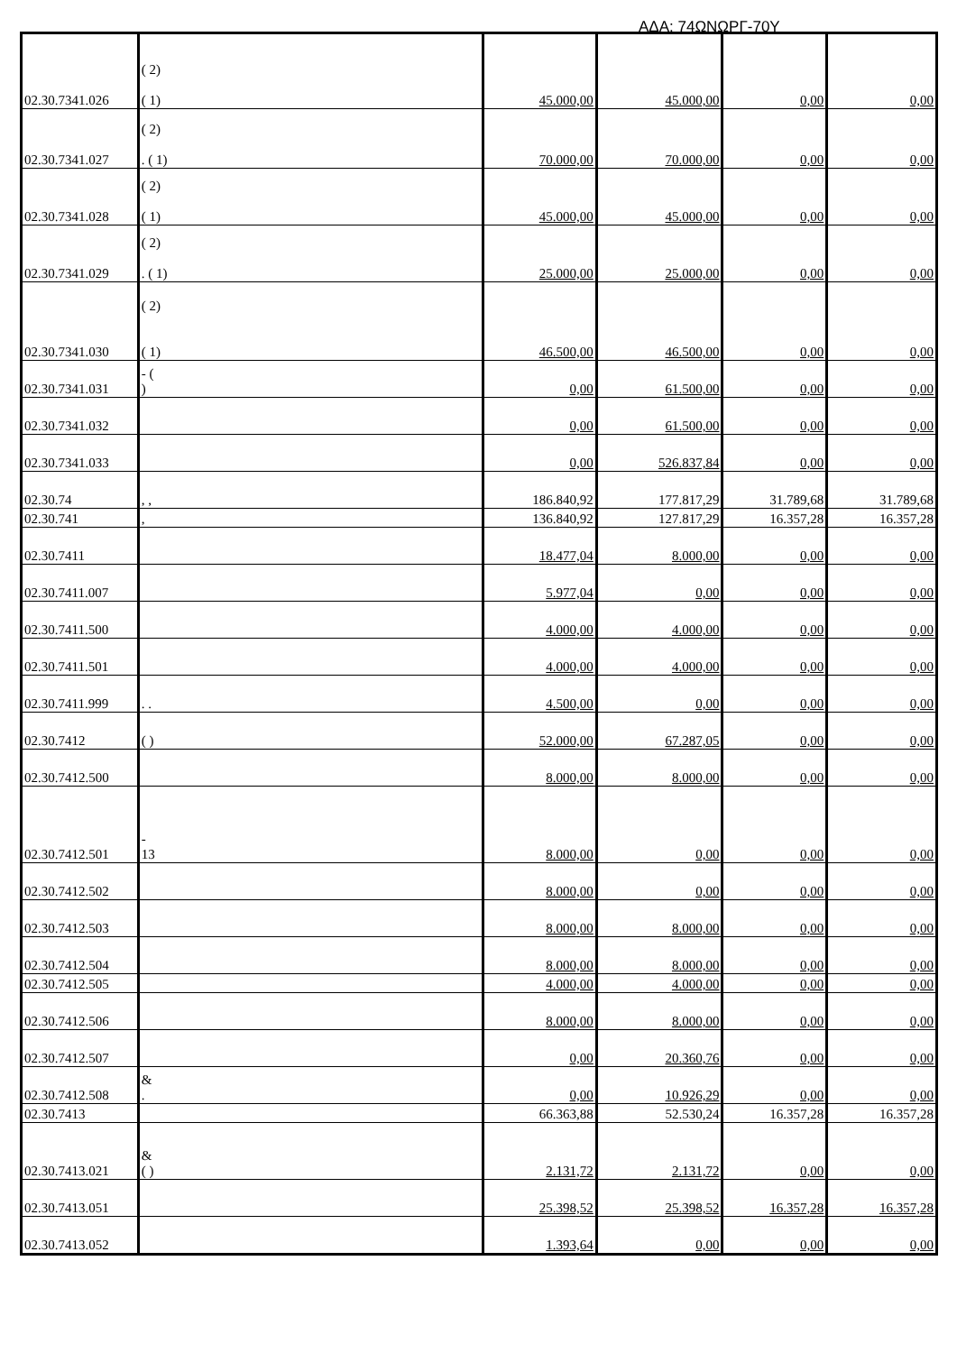ΑΔΑ: 74ΩΝΩΡΓ-70Υ
| 02.30.7341.026 | ( 2) ( 1) | 45.000,00 | 45.000,00 | 0,00 | 0,00 |
| 02.30.7341.027 | ( 2) . ( 1) | 70.000,00 | 70.000,00 | 0,00 | 0,00 |
| 02.30.7341.028 | ( 2) ( 1) | 45.000,00 | 45.000,00 | 0,00 | 0,00 |
| 02.30.7341.029 | ( 2) . ( 1) | 25.000,00 | 25.000,00 | 0,00 | 0,00 |
| 02.30.7341.030 | ( 2) ( 1) | 46.500,00 | 46.500,00 | 0,00 | 0,00 |
| 02.30.7341.031 | - ( ) | 0,00 | 61.500,00 | 0,00 | 0,00 |
| 02.30.7341.032 | | 0,00 | 61.500,00 | 0,00 | 0,00 |
| 02.30.7341.033 | | 0,00 | 526.837,84 | 0,00 | 0,00 |
| 02.30.74 | , , | 186.840,92 | 177.817,29 | 31.789,68 | 31.789,68 |
| 02.30.741 | , | 136.840,92 | 127.817,29 | 16.357,28 | 16.357,28 |
| 02.30.7411 | | 18.477,04 | 8.000,00 | 0,00 | 0,00 |
| 02.30.7411.007 | | 5.977,04 | 0,00 | 0,00 | 0,00 |
| 02.30.7411.500 | | 4.000,00 | 4.000,00 | 0,00 | 0,00 |
| 02.30.7411.501 | | 4.000,00 | 4.000,00 | 0,00 | 0,00 |
| 02.30.7411.999 | . . | 4.500,00 | 0,00 | 0,00 | 0,00 |
| 02.30.7412 | ( ) | 52.000,00 | 67.287,05 | 0,00 | 0,00 |
| 02.30.7412.500 | | 8.000,00 | 8.000,00 | 0,00 | 0,00 |
| 02.30.7412.501 | - 13 | 8.000,00 | 0,00 | 0,00 | 0,00 |
| 02.30.7412.502 | | 8.000,00 | 0,00 | 0,00 | 0,00 |
| 02.30.7412.503 | | 8.000,00 | 8.000,00 | 0,00 | 0,00 |
| 02.30.7412.504 | | 8.000,00 | 8.000,00 | 0,00 | 0,00 |
| 02.30.7412.505 | | 4.000,00 | 4.000,00 | 0,00 | 0,00 |
| 02.30.7412.506 | | 8.000,00 | 8.000,00 | 0,00 | 0,00 |
| 02.30.7412.507 | | 0,00 | 20.360,76 | 0,00 | 0,00 |
| 02.30.7412.508 | & . | 0,00 | 10.926,29 | 0,00 | 0,00 |
| 02.30.7413 | | 66.363,88 | 52.530,24 | 16.357,28 | 16.357,28 |
| 02.30.7413.021 | & ( ) | 2.131,72 | 2.131,72 | 0,00 | 0,00 |
| 02.30.7413.051 | | 25.398,52 | 25.398,52 | 16.357,28 | 16.357,28 |
| 02.30.7413.052 | | 1.393,64 | 0,00 | 0,00 | 0,00 |